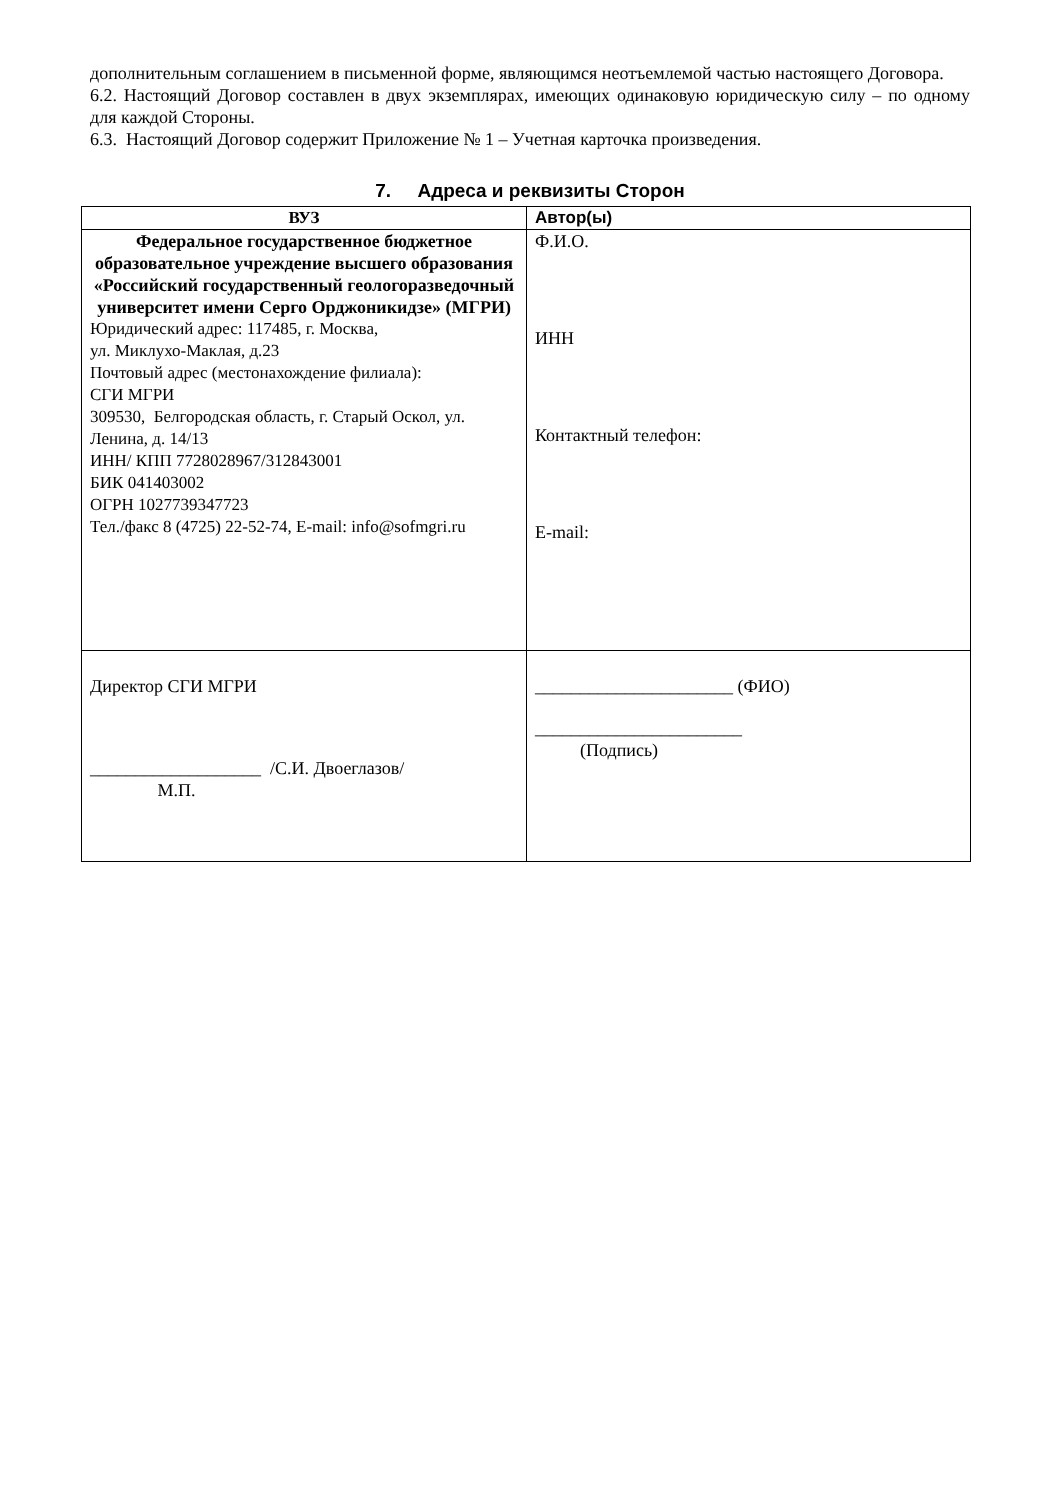дополнительным соглашением в письменной форме, являющимся неотъемлемой частью настоящего Договора.
6.2. Настоящий Договор составлен в двух экземплярах, имеющих одинаковую юридическую силу – по одному для каждой Стороны.
6.3. Настоящий Договор содержит Приложение № 1 – Учетная карточка произведения.
7. Адреса и реквизиты Сторон
| ВУЗ | Автор(ы) |
| --- | --- |
| Федеральное государственное бюджетное образовательное учреждение высшего образования «Российский государственный геологоразведочный университет имени Серго Орджоникидзе» (МГРИ) Юридический адрес: 117485, г. Москва, ул. Миклухо-Маклая, д.23 Почтовый адрес (местонахождение филиала): СГИ МГРИ 309530, Белгородская область, г. Старый Оскол, ул. Ленина, д. 14/13 ИНН/ КПП 7728028967/312843001 БИК 041403002 ОГРН 1027739347723 Тел./факс 8 (4725) 22-52-74, E-mail: info@sofmgri.ru | Ф.И.О. ИНН Контактный телефон: E-mail: |
| Директор СГИ МГРИ ___________________ /С.И. Двоеглазов/ М.П. | ______________________ (ФИО) _______________________ (Подпись) |